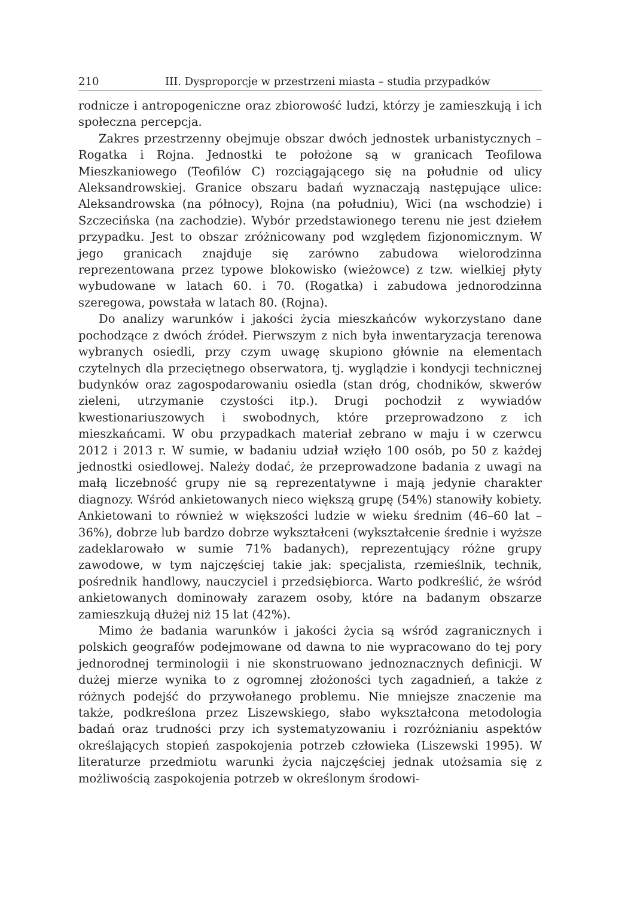210 III. Dysproporcje w przestrzeni miasta – studia przypadków
rodnicze i antropogeniczne oraz zbiorowość ludzi, którzy je zamieszkują i ich społeczna percepcja.
Zakres przestrzenny obejmuje obszar dwóch jednostek urbanistycznych – Rogatka i Rojna. Jednostki te położone są w granicach Teofilowa Mieszkaniowego (Teofilów C) rozciągającego się na południe od ulicy Aleksandrowskiej. Granice obszaru badań wyznaczają następujące ulice: Aleksandrowska (na północy), Rojna (na południu), Wici (na wschodzie) i Szczecińska (na zachodzie). Wybór przedstawionego terenu nie jest dziełem przypadku. Jest to obszar zróżnicowany pod względem fizjonomicznym. W jego granicach znajduje się zarówno zabudowa wielorodzinna reprezentowana przez typowe blokowisko (wieżowce) z tzw. wielkiej płyty wybudowane w latach 60. i 70. (Rogatka) i zabudowa jednorodzinna szeregowa, powstała w latach 80. (Rojna).
Do analizy warunków i jakości życia mieszkańców wykorzystano dane pochodzące z dwóch źródeł. Pierwszym z nich była inwentaryzacja terenowa wybranych osiedli, przy czym uwagę skupiono głównie na elementach czytelnych dla przeciętnego obserwatora, tj. wyglądzie i kondycji technicznej budynków oraz zagospodarowaniu osiedla (stan dróg, chodników, skwerów zieleni, utrzymanie czystości itp.). Drugi pochodził z wywiadów kwestionariuszowych i swobodnych, które przeprowadzono z ich mieszkańcami. W obu przypadkach materiał zebrano w maju i w czerwcu 2012 i 2013 r. W sumie, w badaniu udział wzięło 100 osób, po 50 z każdej jednostki osiedlowej. Należy dodać, że przeprowadzone badania z uwagi na małą liczebność grupy nie są reprezentatywne i mają jedynie charakter diagnozy. Wśród ankietowanych nieco większą grupę (54%) stanowiły kobiety. Ankietowani to również w większości ludzie w wieku średnim (46–60 lat – 36%), dobrze lub bardzo dobrze wykształceni (wykształcenie średnie i wyższe zadeklarowało w sumie 71% badanych), reprezentujący różne grupy zawodowe, w tym najczęściej takie jak: specjalista, rzemieślnik, technik, pośrednik handlowy, nauczyciel i przedsiębiorca. Warto podkreślić, że wśród ankietowanych dominowały zarazem osoby, które na badanym obszarze zamieszkują dłużej niż 15 lat (42%).
Mimo że badania warunków i jakości życia są wśród zagranicznych i polskich geografów podejmowane od dawna to nie wypracowano do tej pory jednorodnej terminologii i nie skonstruowano jednoznacznych definicji. W dużej mierze wynika to z ogromnej złożoności tych zagadnień, a także z różnych podejść do przywołanego problemu. Nie mniejsze znaczenie ma także, podkreślona przez Liszewskiego, słabo wykształcona metodologia badań oraz trudności przy ich systematyzowaniu i rozróżnianiu aspektów określających stopień zaspokojenia potrzeb człowieka (Liszewski 1995). W literaturze przedmiotu warunki życia najczęściej jednak utożsamia się z możliwością zaspokojenia potrzeb w określonym środowi-